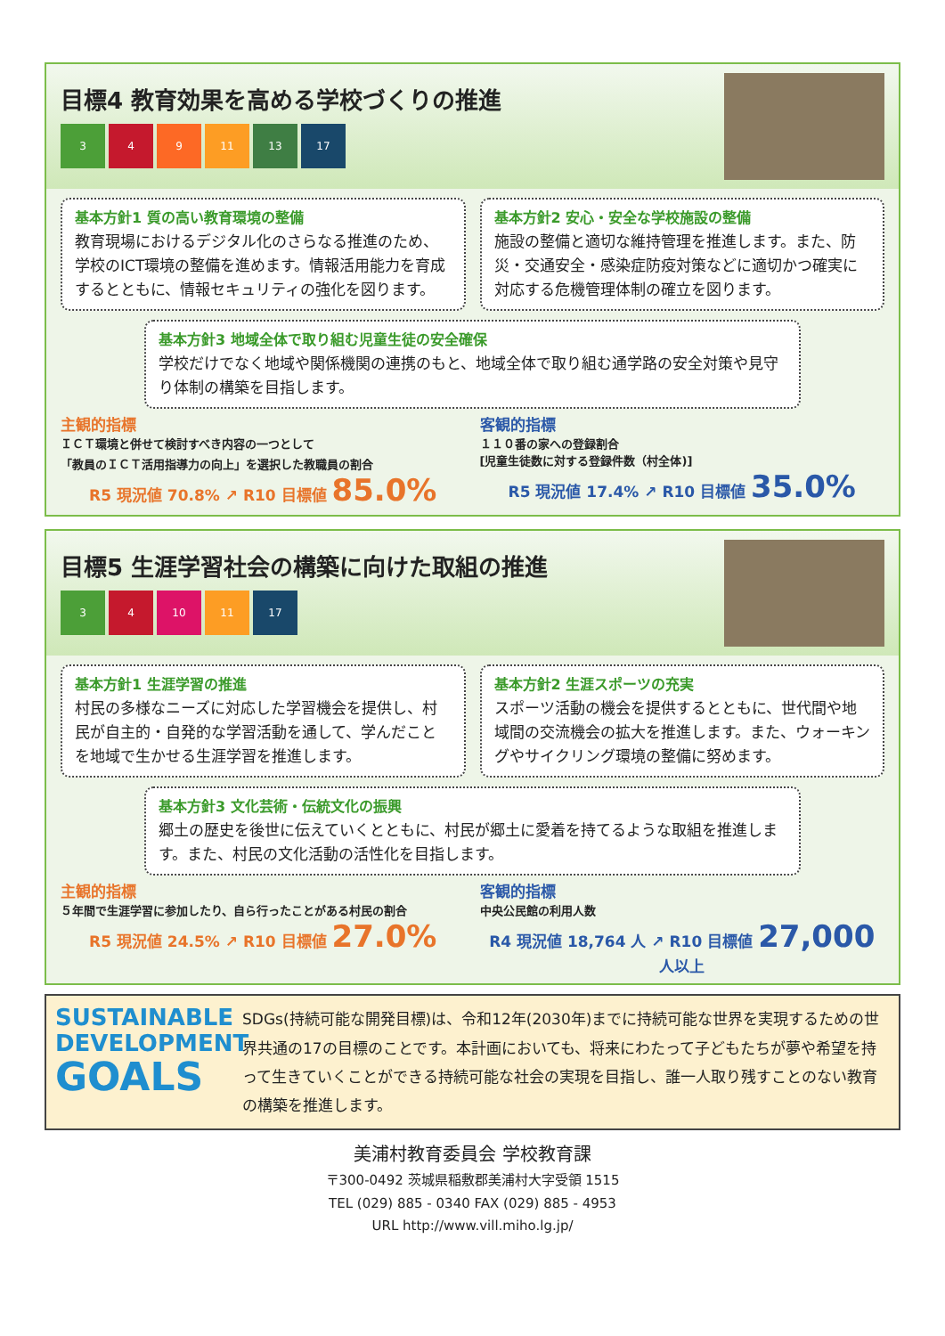目標4 教育効果を高める学校づくりの推進
3 4 9 11 13 17
基本方針1 質の高い教育環境の整備
教育現場におけるデジタル化のさらなる推進のため、学校のICT環境の整備を進めます。情報活用能力を育成するとともに、情報セキュリティの強化を図ります。
基本方針2 安心・安全な学校施設の整備
施設の整備と適切な維持管理を推進します。また、防災・交通安全・感染症防疫対策などに適切かつ確実に対応する危機管理体制の確立を図ります。
基本方針3 地域全体で取り組む児童生徒の安全確保
学校だけでなく地域や関係機関の連携のもと、地域全体で取り組む通学路の安全対策や見守り体制の構築を目指します。
主観的指標
ＩＣＴ環境と併せて検討すべき内容の一つとして
「教員のＩＣＴ活用指導力の向上」を選択した教職員の割合
R5 現況値 70.8% ↗ R10 目標値 85.0%
客観的指標
１１０番の家への登録割合
[児童生徒数に対する登録件数（村全体)]
R5 現況値 17.4% ↗ R10 目標値 35.0%
目標5 生涯学習社会の構築に向けた取組の推進
3 4 10 11 17
基本方針1 生涯学習の推進
村民の多様なニーズに対応した学習機会を提供し、村民が自主的・自発的な学習活動を通して、学んだことを地域で生かせる生涯学習を推進します。
基本方針2 生涯スポーツの充実
スポーツ活動の機会を提供するとともに、世代間や地域間の交流機会の拡大を推進します。また、ウォーキングやサイクリング環境の整備に努めます。
基本方針3 文化芸術・伝統文化の振興
郷土の歴史を後世に伝えていくとともに、村民が郷土に愛着を持てるような取組を推進します。また、村民の文化活動の活性化を目指します。
主観的指標
５年間で生涯学習に参加したり、自ら行ったことがある村民の割合
R5 現況値 24.5% ↗ R10 目標値 27.0%
客観的指標
中央公民館の利用人数
R4 現況値 18,764 人 ↗ R10 目標値 27,000 人以上
SUSTAINABLE
DEVELOPMENT
GOALS
SDGs(持続可能な開発目標)は、令和12年(2030年)までに持続可能な世界を実現するための世界共通の17の目標のことです。本計画においても、将来にわたって子どもたちが夢や希望を持って生きていくことができる持続可能な社会の実現を目指し、誰一人取り残すことのない教育の構築を推進します。
美浦村教育委員会 学校教育課
〒300-0492 茨城県稲敷郡美浦村大字受領 1515
TEL (029) 885 - 0340 FAX (029) 885 - 4953
URL http://www.vill.miho.lg.jp/